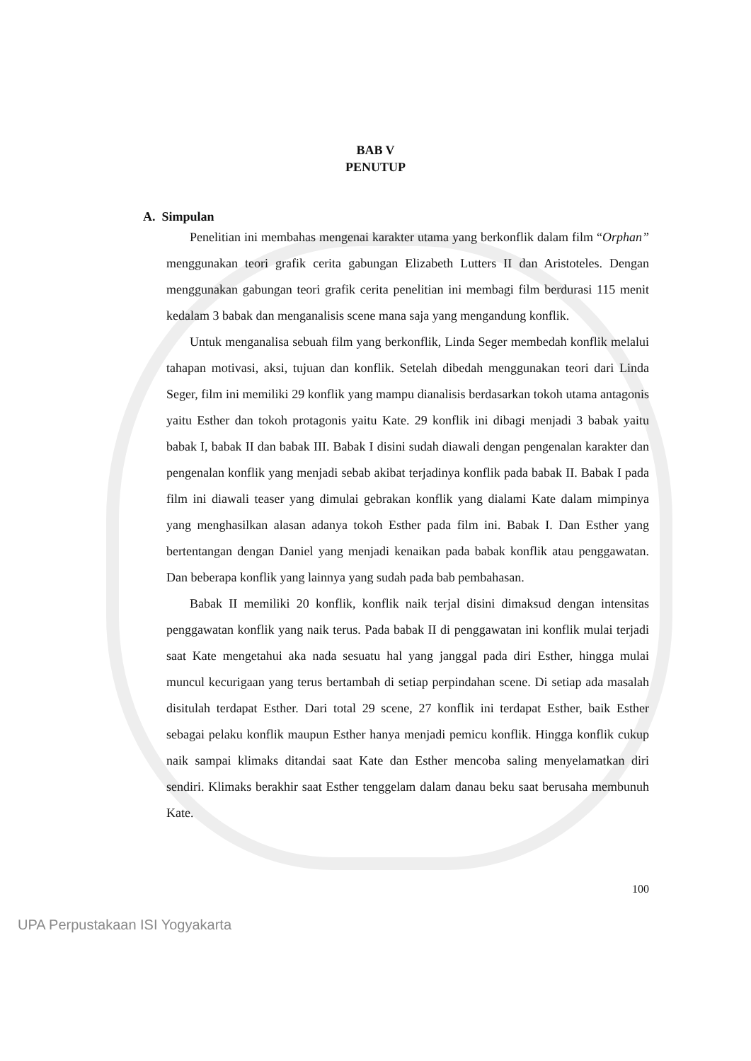BAB V
PENUTUP
A. Simpulan
Penelitian ini membahas mengenai karakter utama yang berkonflik dalam film “Orphan” menggunakan teori grafik cerita gabungan Elizabeth Lutters II dan Aristoteles. Dengan menggunakan gabungan teori grafik cerita penelitian ini membagi film berdurasi 115 menit kedalam 3 babak dan menganalisis scene mana saja yang mengandung konflik.
Untuk menganalisa sebuah film yang berkonflik, Linda Seger membedah konflik melalui tahapan motivasi, aksi, tujuan dan konflik. Setelah dibedah menggunakan teori dari Linda Seger, film ini memiliki 29 konflik yang mampu dianalisis berdasarkan tokoh utama antagonis yaitu Esther dan tokoh protagonis yaitu Kate. 29 konflik ini dibagi menjadi 3 babak yaitu babak I, babak II dan babak III. Babak I disini sudah diawali dengan pengenalan karakter dan pengenalan konflik yang menjadi sebab akibat terjadinya konflik pada babak II. Babak I pada film ini diawali teaser yang dimulai gebrakan konflik yang dialami Kate dalam mimpinya yang menghasilkan alasan adanya tokoh Esther pada film ini. Babak I. Dan Esther yang bertentangan dengan Daniel yang menjadi kenaikan pada babak konflik atau penggawatan. Dan beberapa konflik yang lainnya yang sudah pada bab pembahasan.
Babak II memiliki 20 konflik, konflik naik terjal disini dimaksud dengan intensitas penggawatan konflik yang naik terus. Pada babak II di penggawatan ini konflik mulai terjadi saat Kate mengetahui aka nada sesuatu hal yang janggal pada diri Esther, hingga mulai muncul kecurigaan yang terus bertambah di setiap perpindahan scene. Di setiap ada masalah disitulah terdapat Esther. Dari total 29 scene, 27 konflik ini terdapat Esther, baik Esther sebagai pelaku konflik maupun Esther hanya menjadi pemicu konflik. Hingga konflik cukup naik sampai klimaks ditandai saat Kate dan Esther mencoba saling menyelamatkan diri sendiri. Klimaks berakhir saat Esther tenggelam dalam danau beku saat berusaha membunuh Kate.
100
UPA Perpustakaan ISI Yogyakarta